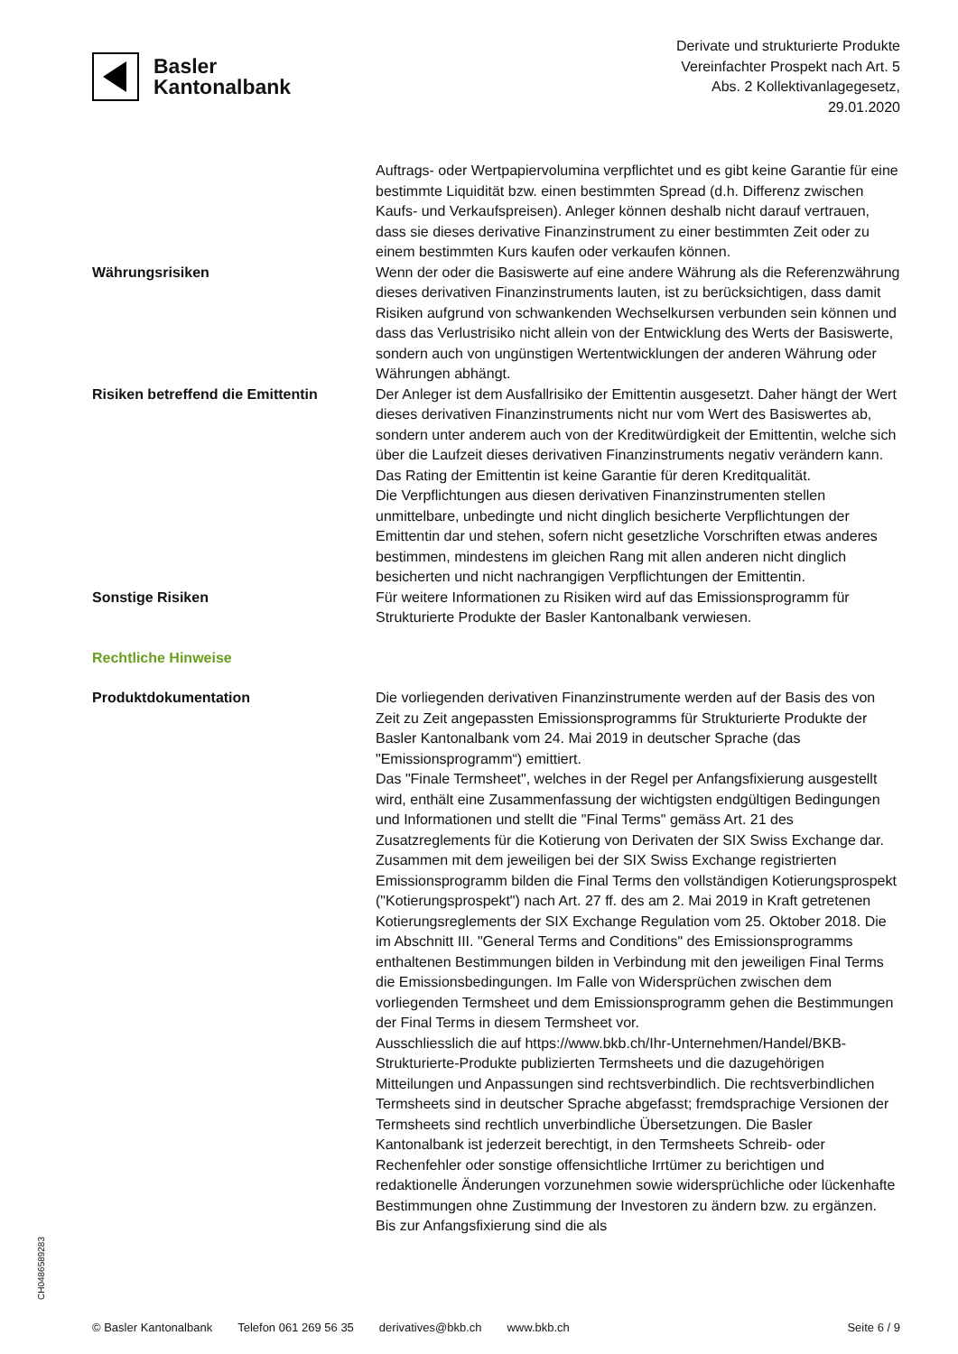Basler
Kantonalbank
Derivate und strukturierte Produkte
Vereinfachter Prospekt nach Art. 5
Abs. 2 Kollektivanlagegesetz,
29.01.2020
Auftrags- oder Wertpapiervolumina verpflichtet und es gibt keine Garantie für eine bestimmte Liquidität bzw. einen bestimmten Spread (d.h. Differenz zwischen Kaufs- und Verkaufspreisen). Anleger können deshalb nicht darauf vertrauen, dass sie dieses derivative Finanzinstrument zu einer bestimmten Zeit oder zu einem bestimmten Kurs kaufen oder verkaufen können.
Währungsrisiken Wenn der oder die Basiswerte auf eine andere Währung als die Referenzwährung dieses derivativen Finanzinstruments lauten, ist zu berücksichtigen, dass damit Risiken aufgrund von schwankenden Wechselkursen verbunden sein können und dass das Verlustrisiko nicht allein von der Entwicklung des Werts der Basiswerte, sondern auch von ungünstigen Wertentwicklungen der anderen Währung oder Währungen abhängt.
Risiken betreffend die Emittentin
Der Anleger ist dem Ausfallrisiko der Emittentin ausgesetzt. Daher hängt der Wert dieses derivativen Finanzinstruments nicht nur vom Wert des Basiswertes ab, sondern unter anderem auch von der Kreditwürdigkeit der Emittentin, welche sich über die Laufzeit dieses derivativen Finanzinstruments negativ verändern kann.
Das Rating der Emittentin ist keine Garantie für deren Kreditqualität.
Die Verpflichtungen aus diesen derivativen Finanzinstrumenten stellen unmittelbare, unbedingte und nicht dinglich besicherte Verpflichtungen der Emittentin dar und stehen, sofern nicht gesetzliche Vorschriften etwas anderes bestimmen, mindestens im gleichen Rang mit allen anderen nicht dinglich besicherten und nicht nachrangigen Verpflichtungen der Emittentin.
Sonstige Risiken Für weitere Informationen zu Risiken wird auf das Emissionsprogramm für Strukturierte Produkte der Basler Kantonalbank verwiesen.
Rechtliche Hinweise
Produktdokumentation Die vorliegenden derivativen Finanzinstrumente werden auf der Basis des von Zeit zu Zeit angepassten Emissionsprogramms für Strukturierte Produkte der Basler Kantonalbank vom 24. Mai 2019 in deutscher Sprache (das "Emissionsprogramm“) emittiert.
Das "Finale Termsheet", welches in der Regel per Anfangsfixierung ausgestellt wird, enthält eine Zusammenfassung der wichtigsten endgültigen Bedingungen und Informationen und stellt die "Final Terms" gemäss Art. 21 des Zusatzreglements für die Kotierung von Derivaten der SIX Swiss Exchange dar. Zusammen mit dem jeweiligen bei der SIX Swiss Exchange registrierten Emissionsprogramm bilden die Final Terms den vollständigen Kotierungsprospekt ("Kotierungsprospekt") nach Art. 27 ff. des am 2. Mai 2019 in Kraft getretenen Kotierungsreglements der SIX Exchange Regulation vom 25. Oktober 2018. Die im Abschnitt III. "General Terms and Conditions" des Emissionsprogramms enthaltenen Bestimmungen bilden in Verbindung mit den jeweiligen Final Terms die Emissionsbedingungen. Im Falle von Widersprüchen zwischen dem vorliegenden Termsheet und dem Emissionsprogramm gehen die Bestimmungen der Final Terms in diesem Termsheet vor.
Ausschliesslich die auf https://www.bkb.ch/Ihr-Unternehmen/Handel/BKB-Strukturierte-Produkte publizierten Termsheets und die dazugehörigen Mitteilungen und Anpassungen sind rechtsverbindlich. Die rechtsverbindlichen Termsheets sind in deutscher Sprache abgefasst; fremdsprachige Versionen der Termsheets sind rechtlich unverbindliche Übersetzungen. Die Basler Kantonalbank ist jederzeit berechtigt, in den Termsheets Schreib- oder Rechenfehler oder sonstige offensichtliche Irrtümer zu berichtigen und redaktionelle Änderungen vorzunehmen sowie widersprüchliche oder lückenhafte Bestimmungen ohne Zustimmung der Investoren zu ändern bzw. zu ergänzen. Bis zur Anfangsfixierung sind die als
CH0486589283
© Basler Kantonalbank Telefon 061 269 56 35 derivatives@bkb.ch www.bkb.ch Seite 6 / 9